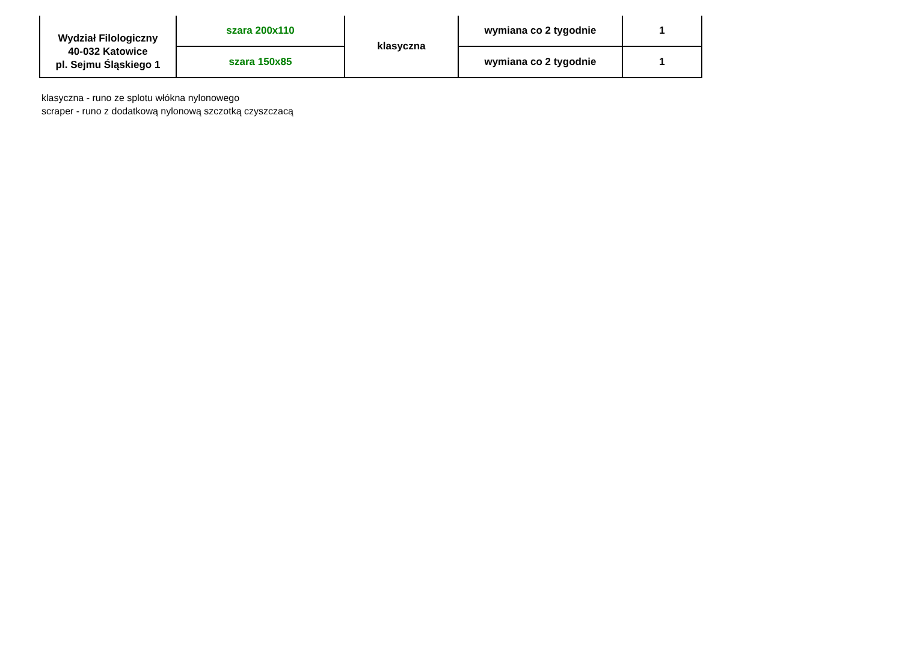| Wydział Filologiczny 40-032 Katowice pl. Sejmu Śląskiego 1 | szara 200x110 | klasyczna | wymiana co 2 tygodnie | 1 |
| | szara 150x85 | | wymiana co 2 tygodnie | 1 |
klasyczna - runo ze splotu włókna nylonowego
scraper - runo z dodatkową nylonową szczotką czyszczacą